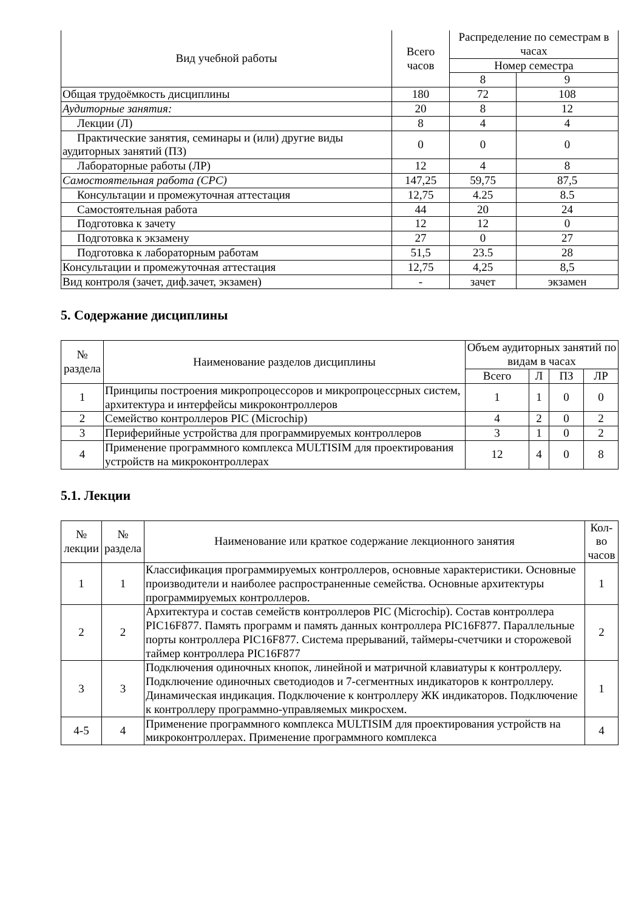| Вид учебной работы | Всего часов | Распределение по семестрам в часах | |
| --- | --- | --- | --- |
| | | Номер семестра | |
| | | 8 | 9 |
| Общая трудоёмкость дисциплины | 180 | 72 | 108 |
| Аудиторные занятия: | 20 | 8 | 12 |
| Лекции (Л) | 8 | 4 | 4 |
| Практические занятия, семинары и (или) другие виды аудиторных занятий (ПЗ) | 0 | 0 | 0 |
| Лабораторные работы (ЛР) | 12 | 4 | 8 |
| Самостоятельная работа (СРС) | 147,25 | 59,75 | 87,5 |
| Консультации и промежуточная аттестация | 12,75 | 4.25 | 8.5 |
| Самостоятельная работа | 44 | 20 | 24 |
| Подготовка к зачету | 12 | 12 | 0 |
| Подготовка к экзамену | 27 | 0 | 27 |
| Подготовка к лабораторным работам | 51,5 | 23.5 | 28 |
| Консультации и промежуточная аттестация | 12,75 | 4,25 | 8,5 |
| Вид контроля (зачет, диф.зачет, экзамен) | - | зачет | экзамен |
5. Содержание дисциплины
| № раздела | Наименование разделов дисциплины | Объем аудиторных занятий по видам в часах | | | |
| --- | --- | --- | --- | --- | --- |
| | | Всего | Л | ПЗ | ЛР |
| 1 | Принципы построения микропроцессоров и микропроцессрных систем, архитектура и интерфейсы микроконтроллеров | 1 | 1 | 0 | 0 |
| 2 | Семейство контроллеров PIC (Microchip) | 4 | 2 | 0 | 2 |
| 3 | Периферийные устройства для программируемых контроллеров | 3 | 1 | 0 | 2 |
| 4 | Применение программного комплекса MULTISIM для проектирования устройств на микроконтроллерах | 12 | 4 | 0 | 8 |
5.1. Лекции
| № лекции | № раздела | Наименование или краткое содержание лекционного занятия | Кол-во часов |
| --- | --- | --- | --- |
| 1 | 1 | Классификация программируемых контроллеров, основные характеристики. Основные производители и наиболее распространенные семейства. Основные архитектуры программируемых контроллеров. | 1 |
| 2 | 2 | Архитектура и состав семейств контроллеров PIC (Microchip). Состав контроллера PIC16F877. Память программ и память данных контроллера PIC16F877. Параллельные порты контроллера PIC16F877. Система прерываний, таймеры-счетчики и сторожевой таймер контроллера PIC16F877 | 2 |
| 3 | 3 | Подключения одиночных кнопок, линейной и матричной клавиатуры к контроллеру. Подключение одиночных светодиодов и 7-сегментных индикаторов к контроллеру. Динамическая индикация. Подключение к контроллеру ЖК индикаторов. Подключение к контроллеру программно-управляемых микросхем. | 1 |
| 4-5 | 4 | Применение программного комплекса MULTISIM для проектирования устройств на микроконтроллерах. Применение программного комплекса | 4 |